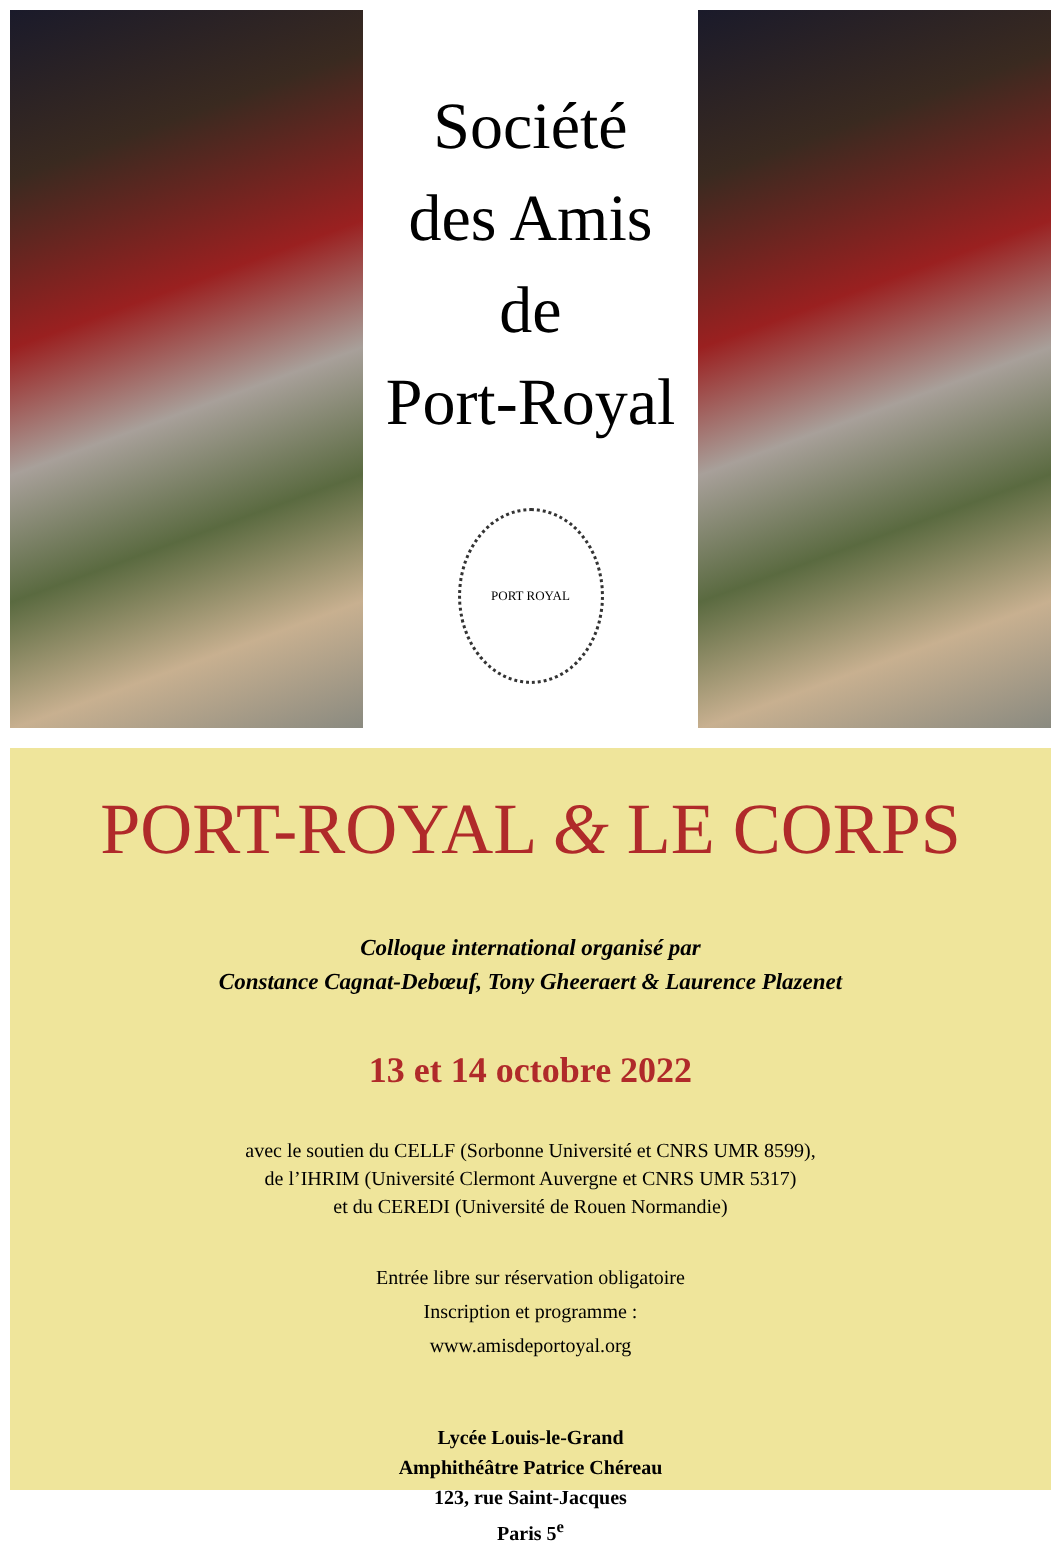Société
des Amis
de
Port-Royal
PORT ROYAL
PORT-ROYAL & LE CORPS
Colloque international organisé par
Constance Cagnat-Debœuf, Tony Gheeraert & Laurence Plazenet
13 et 14 octobre 2022
avec le soutien du CELLF (Sorbonne Université et CNRS UMR 8599),
de l’IHRIM (Université Clermont Auvergne et CNRS UMR 5317)
et du CEREDI (Université de Rouen Normandie)
Entrée libre sur réservation obligatoire
Inscription et programme :
www.amisdeportoyal.org
Lycée Louis-le-Grand
Amphithéâtre Patrice Chéreau
123, rue Saint-Jacques
Paris 5<sup>e</sup>